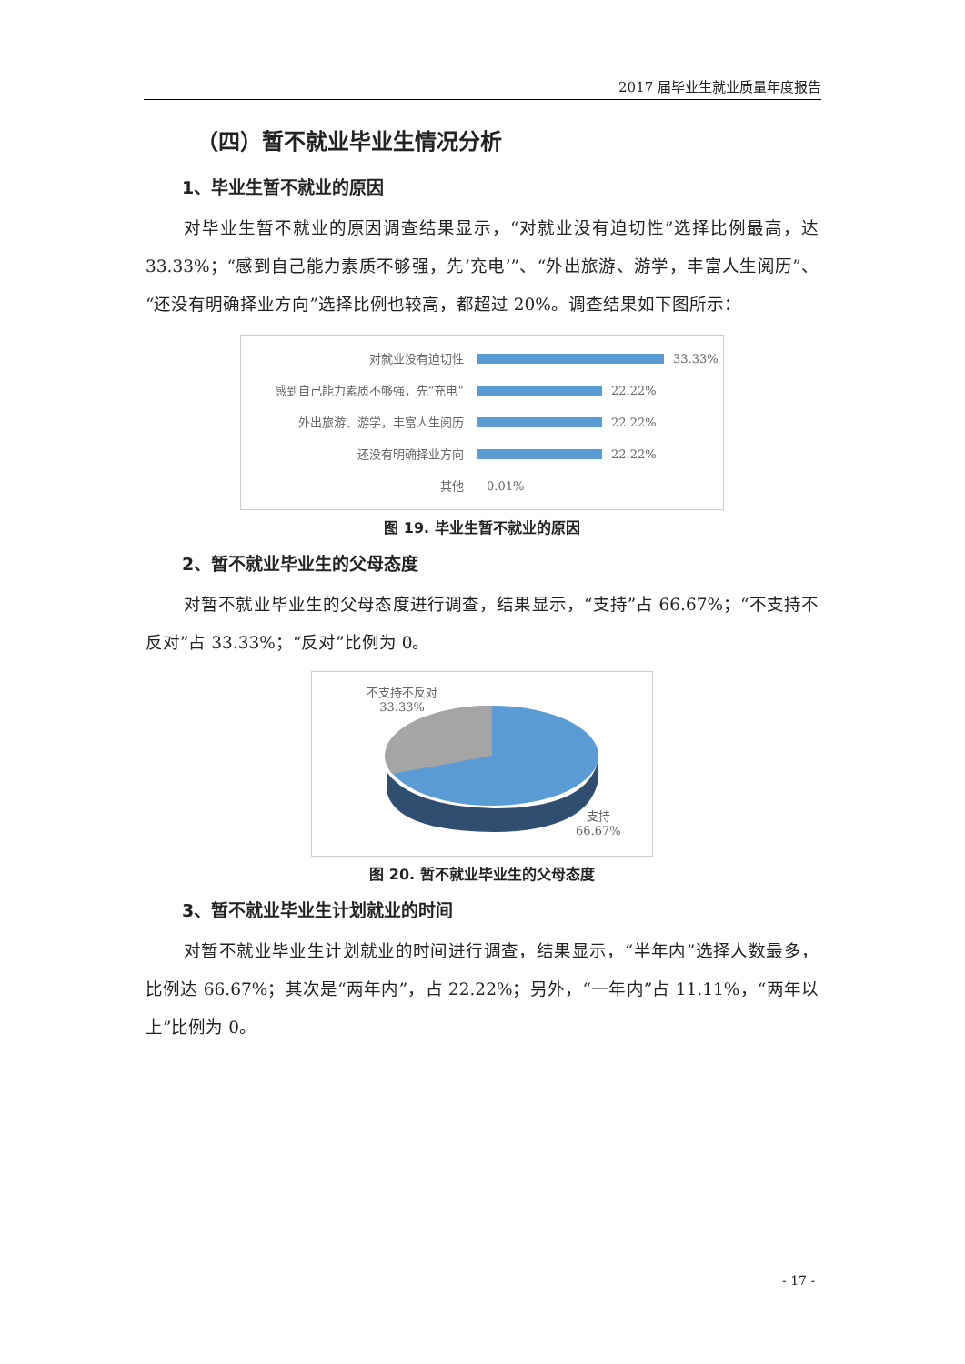2017 届毕业生就业质量年度报告
（四）暂不就业毕业生情况分析
1、毕业生暂不就业的原因
对毕业生暂不就业的原因调查结果显示，“对就业没有迫切性”选择比例最高，达 33.33%；“感到自己能力素质不够强，先‘充电’”、“外出旅游、游学，丰富人生阅历”、“还没有明确择业方向”选择比例也较高，都超过 20%。调查结果如下图所示：
对就业没有迫切性
33.33%
感到自己能力素质不够强，先“充电”
22.22%
外出旅游、游学，丰富人生阅历
22.22%
还没有明确择业方向
22.22%
其他
0.01%
图 19. 毕业生暂不就业的原因
2、暂不就业毕业生的父母态度
对暂不就业毕业生的父母态度进行调查，结果显示，“支持”占 66.67%；“不支持不反对”占 33.33%；“反对”比例为 0。
不支持不反对
33.33%
支持
66.67%
图 20. 暂不就业毕业生的父母态度
3、暂不就业毕业生计划就业的时间
对暂不就业毕业生计划就业的时间进行调查，结果显示，“半年内”选择人数最多，比例达 66.67%；其次是“两年内”，占 22.22%；另外，“一年内”占 11.11%，“两年以上”比例为 0。
- 17 -